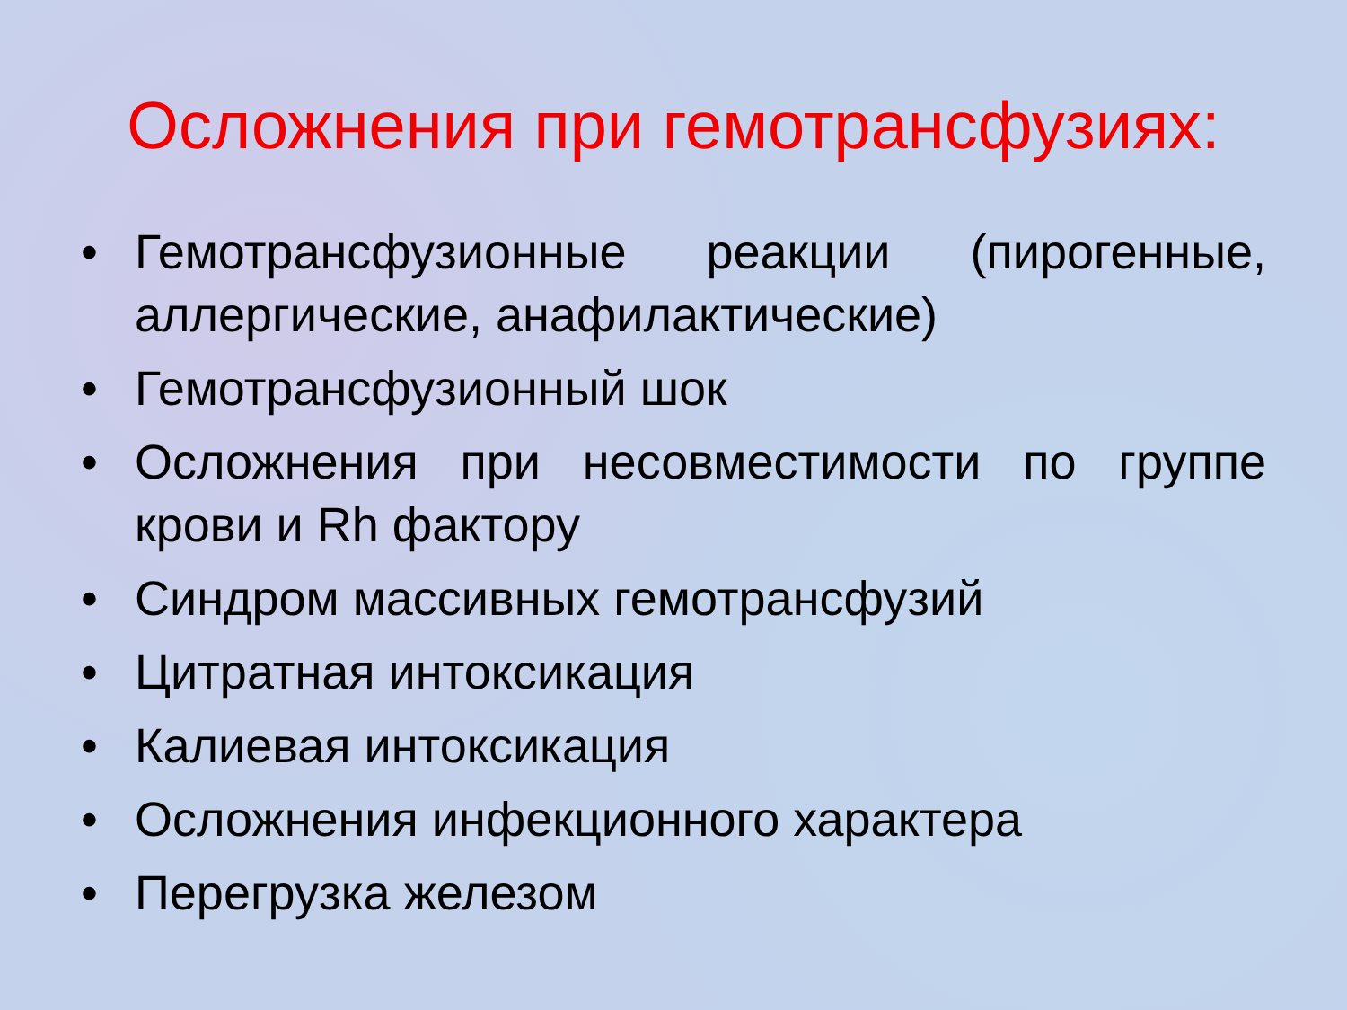Осложнения при гемотрансфузиях:
• Гемотрансфузионные реакции (пирогенные, аллергические, анафилактические)
• Гемотрансфузионный шок
• Осложнения при несовместимости по группе крови и Rh фактору
• Синдром массивных гемотрансфузий
• Цитратная интоксикация
• Калиевая интоксикация
• Осложнения инфекционного характера
• Перегрузка железом